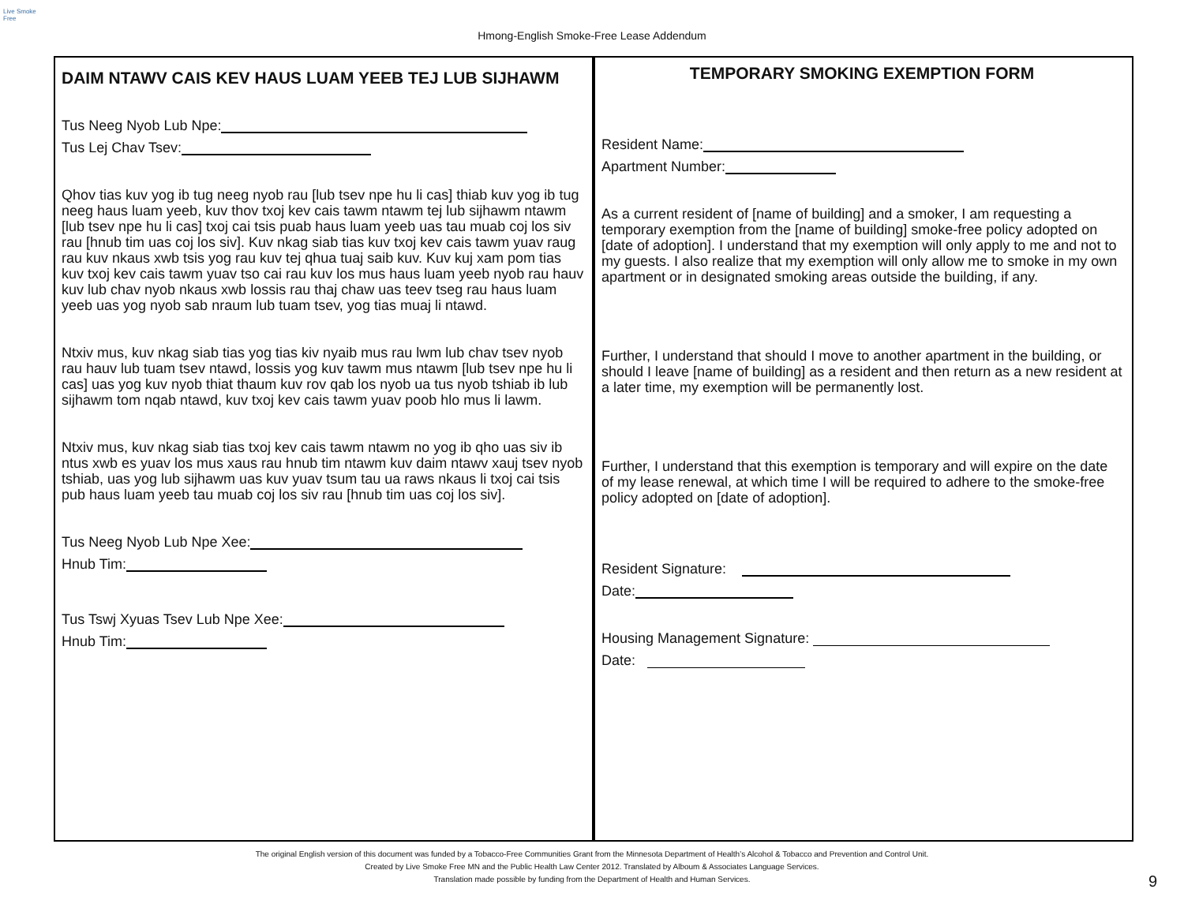Live Smoke Free
Hmong-English Smoke-Free Lease Addendum
DAIM NTAWV CAIS KEV HAUS LUAM YEEB TEJ LUB SIJHAWM
Tus Neeg Nyob Lub Npe:
Tus Lej Chav Tsev:
Qhov tias kuv yog ib tug neeg nyob rau [lub tsev npe hu li cas] thiab kuv yog ib tug neeg haus luam yeeb, kuv thov txoj kev cais tawm ntawm tej lub sijhawm ntawm [lub tsev npe hu li cas] txoj cai tsis puab haus luam yeeb uas tau muab coj los siv rau [hnub tim uas coj los siv]. Kuv nkag siab tias kuv txoj kev cais tawm yuav raug rau kuv nkaus xwb tsis yog rau kuv tej qhua tuaj saib kuv. Kuv kuj xam pom tias kuv txoj kev cais tawm yuav tso cai rau kuv los mus haus luam yeeb nyob rau hauv kuv lub chav nyob nkaus xwb lossis rau thaj chaw uas teev tseg rau haus luam yeeb uas yog nyob sab nraum lub tuam tsev, yog tias muaj li ntawd.
Ntxiv mus, kuv nkag siab tias yog tias kiv nyaib mus rau lwm lub chav tsev nyob rau hauv lub tuam tsev ntawd, lossis yog kuv tawm mus ntawm [lub tsev npe hu li cas] uas yog kuv nyob thiat thaum kuv rov qab los nyob ua tus nyob tshiab ib lub sijhawm tom nqab ntawd, kuv txoj kev cais tawm yuav poob hlo mus li lawm.
Ntxiv mus, kuv nkag siab tias txoj kev cais tawm ntawm no yog ib qho uas siv ib ntus xwb es yuav los mus xaus rau hnub tim ntawm kuv daim ntawv xauj tsev nyob tshiab, uas yog lub sijhawm uas kuv yuav tsum tau ua raws nkaus li txoj cai tsis pub haus luam yeeb tau muab coj los siv rau [hnub tim uas coj los siv].
Tus Neeg Nyob Lub Npe Xee:
Hnub Tim:
Tus Tswj Xyuas Tsev Lub Npe Xee:
Hnub Tim:
TEMPORARY SMOKING EXEMPTION FORM
Resident Name:
Apartment Number:
As a current resident of [name of building] and a smoker, I am requesting a temporary exemption from the [name of building] smoke-free policy adopted on [date of adoption]. I understand that my exemption will only apply to me and not to my guests. I also realize that my exemption will only allow me to smoke in my own apartment or in designated smoking areas outside the building, if any.
Further, I understand that should I move to another apartment in the building, or should I leave [name of building] as a resident and then return as a new resident at a later time, my exemption will be permanently lost.
Further, I understand that this exemption is temporary and will expire on the date of my lease renewal, at which time I will be required to adhere to the smoke-free policy adopted on [date of adoption].
Resident Signature:
Date:
Housing Management Signature:
Date:
The original English version of this document was funded by a Tobacco-Free Communities Grant from the Minnesota Department of Health’s Alcohol & Tobacco and Prevention and Control Unit.
Created by Live Smoke Free MN and the Public Health Law Center 2012. Translated by Alboum & Associates Language Services.
Translation made possible by funding from the Department of Health and Human Services.
9